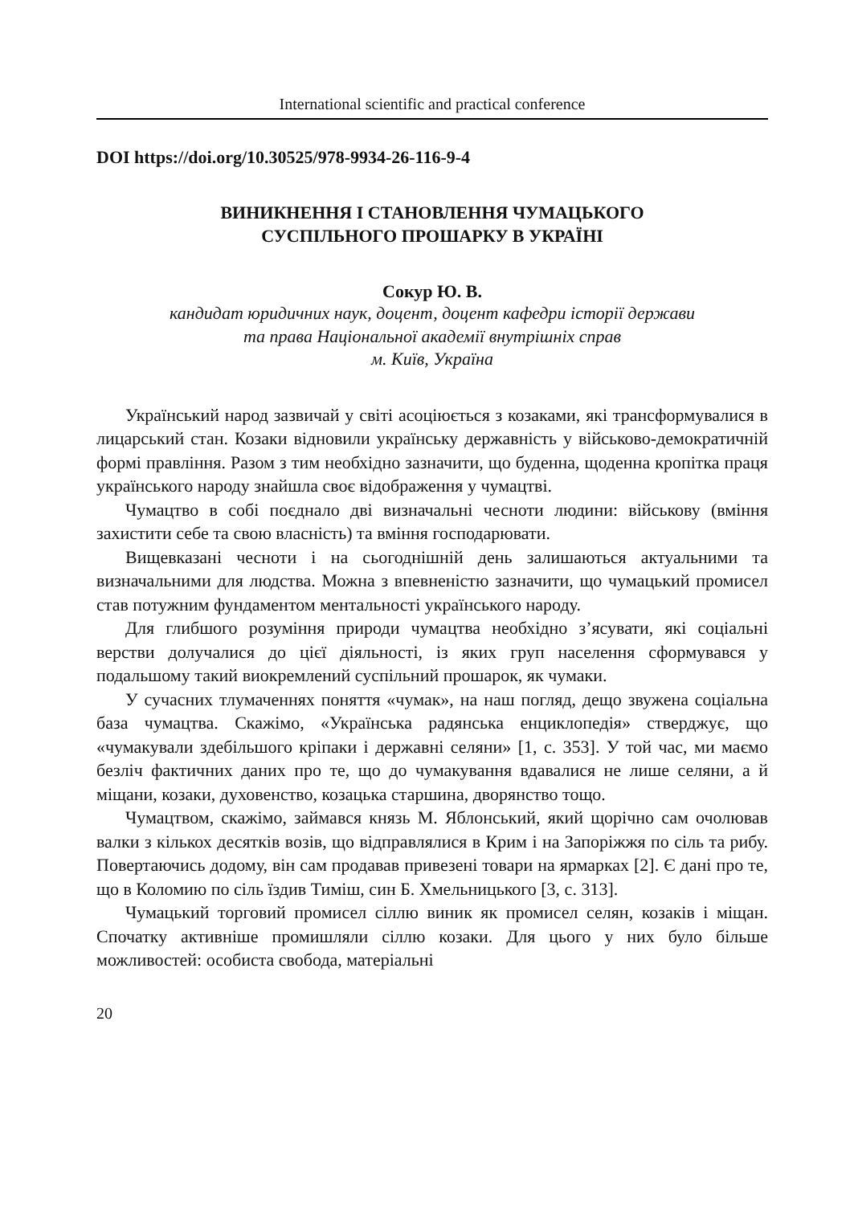International scientific and practical conference
DOI https://doi.org/10.30525/978-9934-26-116-9-4
ВИНИКНЕННЯ І СТАНОВЛЕННЯ ЧУМАЦЬКОГО
СУСПІЛЬНОГО ПРОШАРКУ В УКРАЇНІ
Сокур Ю. В.
кандидат юридичних наук, доцент, доцент кафедри історії держави
та права Національної академії внутрішніх справ
м. Київ, Україна
Український народ зазвичай у світі асоціюється з козаками, які трансформувалися в лицарський стан. Козаки відновили українську державність у військово-демократичній формі правління. Разом з тим необхідно зазначити, що буденна, щоденна кропітка праця українського народу знайшла своє відображення у чумацтві.
Чумацтво в собі поєднало дві визначальні чесноти людини: військову (вміння захистити себе та свою власність) та вміння господарювати.
Вищевказані чесноти і на сьогоднішній день залишаються актуальними та визначальними для людства. Можна з впевненістю зазначити, що чумацький промисел став потужним фундаментом ментальності українського народу.
Для глибшого розуміння природи чумацтва необхідно з’ясувати, які соціальні верстви долучалися до цієї діяльності, із яких груп населення сформувався у подальшому такий виокремлений суспільний прошарок, як чумаки.
У сучасних тлумаченнях поняття «чумак», на наш погляд, дещо звужена соціальна база чумацтва. Скажімо, «Українська радянська енциклопедія» стверджує, що «чумакували здебільшого кріпаки і державні селяни» [1, с. 353]. У той час, ми маємо безліч фактичних даних про те, що до чумакування вдавалися не лише селяни, а й міщани, козаки, духовенство, козацька старшина, дворянство тощо.
Чумацтвом, скажімо, займався князь М. Яблонський, який щорічно сам очолював валки з кількох десятків возів, що відправлялися в Крим і на Запоріжжя по сіль та рибу. Повертаючись додому, він сам продавав привезені товари на ярмарках [2]. Є дані про те, що в Коломию по сіль їздив Тиміш, син Б. Хмельницького [3, с. 313].
Чумацький торговий промисел сіллю виник як промисел селян, козаків і міщан. Спочатку активніше промишляли сіллю козаки. Для цього у них було більше можливостей: особиста свобода, матеріальні
20